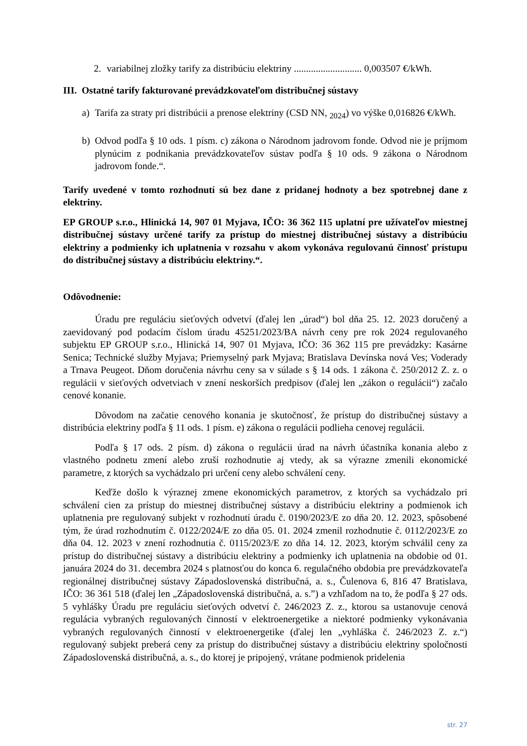2. variabilnej zložky tarify za distribúciu elektriny ............................ 0,003507 €/kWh.
III. Ostatné tarify fakturované prevádzkovateľom distribučnej sústavy
a) Tarifa za straty pri distribúcii a prenose elektriny (CSD NN, <sub>2024</sub>) vo výške 0,016826 €/kWh.
b) Odvod podľa § 10 ods. 1 písm. c) zákona o Národnom jadrovom fonde. Odvod nie je príjmom plynúcim z podnikania prevádzkovateľov sústav podľa § 10 ods. 9 zákona o Národnom jadrovom fonde.“.
Tarify uvedené v tomto rozhodnutí sú bez dane z pridanej hodnoty a bez spotrebnej dane z elektriny.
EP GROUP s.r.o., Hlinická 14, 907 01 Myjava, IČO: 36 362 115 uplatní pre užívateľov miestnej distribučnej sústavy určené tarify za prístup do miestnej distribučnej sústavy a distribúciu elektriny a podmienky ich uplatnenia v rozsahu v akom vykonáva regulovanú činnosť prístupu do distribučnej sústavy a distribúciu elektriny.“.
Odôvodnenie:
Úradu pre reguláciu sieťových odvetví (ďalej len „úrad“) bol dňa 25. 12. 2023 doručený a zaevidovaný pod podacím číslom úradu 45251/2023/BA návrh ceny pre rok 2024 regulovaného subjektu EP GROUP s.r.o., Hlinická 14, 907 01 Myjava, IČO: 36 362 115 pre prevádzky: Kasárne Senica; Technické služby Myjava; Priemyselný park Myjava; Bratislava Devínska nová Ves; Voderady a Trnava Peugeot. Dňom doručenia návrhu ceny sa v súlade s § 14 ods. 1 zákona č. 250/2012 Z. z. o regulácii v sieťových odvetviach v znení neskorších predpisov (ďalej len „zákon o regulácii“) začalo cenové konanie.
Dôvodom na začatie cenového konania je skutočnosť, že prístup do distribučnej sústavy a distribúcia elektriny podľa § 11 ods. 1 písm. e) zákona o regulácii podlieha cenovej regulácii.
Podľa § 17 ods. 2 písm. d) zákona o regulácii úrad na návrh účastníka konania alebo z vlastného podnetu zmení alebo zruší rozhodnutie aj vtedy, ak sa výrazne zmenili ekonomické parametre, z ktorých sa vychádzalo pri určení ceny alebo schválení ceny.
Keďže došlo k výraznej zmene ekonomických parametrov, z ktorých sa vychádzalo pri schválení cien za prístup do miestnej distribučnej sústavy a distribúciu elektriny a podmienok ich uplatnenia pre regulovaný subjekt v rozhodnutí úradu č. 0190/2023/E zo dňa 20. 12. 2023, spôsobené tým, že úrad rozhodnutím č. 0122/2024/E zo dňa 05. 01. 2024 zmenil rozhodnutie č. 0112/2023/E zo dňa 04. 12. 2023 v znení rozhodnutia č. 0115/2023/E zo dňa 14. 12. 2023, ktorým schválil ceny za prístup do distribučnej sústavy a distribúciu elektriny a podmienky ich uplatnenia na obdobie od 01. januára 2024 do 31. decembra 2024 s platnosťou do konca 6. regulačného obdobia pre prevádzkovateľa regionálnej distribučnej sústavy Západoslovenská distribučná, a. s., Čulenova 6, 816 47 Bratislava, IČO: 36 361 518 (ďalej len „Západoslovenská distribučná, a. s.”) a vzhľadom na to, že podľa § 27 ods. 5 vyhlášky Úradu pre reguláciu sieťových odvetví č. 246/2023 Z. z., ktorou sa ustanovuje cenová regulácia vybraných regulovaných činností v elektroenergetike a niektoré podmienky vykonávania vybraných regulovaných činností v elektroenergetike (ďalej len „vyhláška č. 246/2023 Z. z.“) regulovaný subjekt preberá ceny za prístup do distribučnej sústavy a distribúciu elektriny spoločnosti Západoslovenská distribučná, a. s., do ktorej je pripojený, vrátane podmienok pridelenia
str. 27